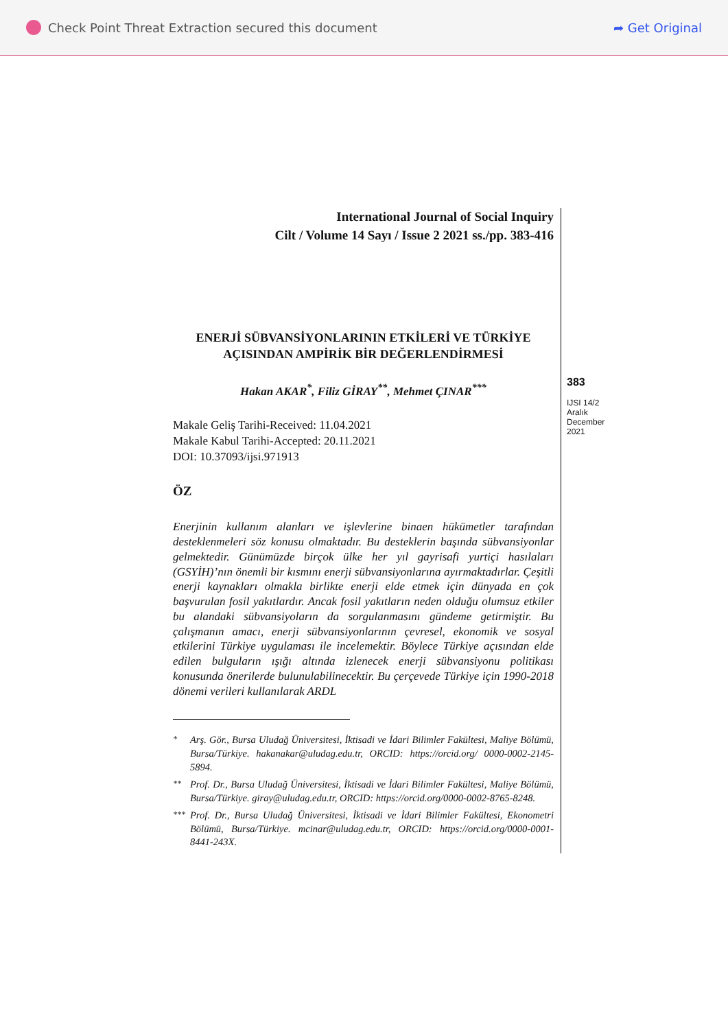Check Point Threat Extraction secured this document
➦ Get Original
International Journal of Social Inquiry
Cilt / Volume 14 Sayı / Issue 2 2021 ss./pp. 383-416
ENERJİ SÜBVANSİYONLARININ ETKİLERİ VE TÜRKİYE AÇISINDAN AMPİRİK BİR DEĞERLENDİRMESİ
Hakan AKAR<sup>*</sup>, Filiz GİRAY<sup>**</sup>, Mehmet ÇINAR<sup>***</sup>
Makale Geliş Tarihi-Received: 11.04.2021
Makale Kabul Tarihi-Accepted: 20.11.2021
DOI: 10.37093/ijsi.971913
ÖZ
Enerjinin kullanım alanları ve işlevlerine binaen hükümetler tarafından desteklenmeleri söz konusu olmaktadır. Bu desteklerin başında sübvansiyonlar gelmektedir. Günümüzde birçok ülke her yıl gayrisafi yurtiçi hasılaları (GSYİH)’nın önemli bir kısmını enerji sübvansiyonlarına ayırmaktadırlar. Çeşitli enerji kaynakları olmakla birlikte enerji elde etmek için dünyada en çok başvurulan fosil yakıtlardır. Ancak fosil yakıtların neden olduğu olumsuz etkiler bu alandaki sübvansiyoların da sorgulanmasını gündeme getirmiştir. Bu çalışmanın amacı, enerji sübvansiyonlarının çevresel, ekonomik ve sosyal etkilerini Türkiye uygulaması ile incelemektir. Böylece Türkiye açısından elde edilen bulguların ışığı altında izlenecek enerji sübvansiyonu politikası konusunda önerilerde bulunulabilinecektir. Bu çerçevede Türkiye için 1990-2018 dönemi verileri kullanılarak ARDL
<sup>*</sup> Arş. Gör., Bursa Uludağ Üniversitesi, İktisadi ve İdari Bilimler Fakültesi, Maliye Bölümü, Bursa/Türkiye. hakanakar@uludag.edu.tr, ORCID: https://orcid.org/ 0000-0002-2145-5894.
<sup>**</sup> Prof. Dr., Bursa Uludağ Üniversitesi, İktisadi ve İdari Bilimler Fakültesi, Maliye Bölümü, Bursa/Türkiye. giray@uludag.edu.tr, ORCID: https://orcid.org/0000-0002-8765-8248.
<sup>***</sup> Prof. Dr., Bursa Uludağ Üniversitesi, İktisadi ve İdari Bilimler Fakültesi, Ekonometri Bölümü, Bursa/Türkiye. mcinar@uludag.edu.tr, ORCID: https://orcid.org/0000-0001-8441-243X.
383
IJSI 14/2
Aralık
December
2021